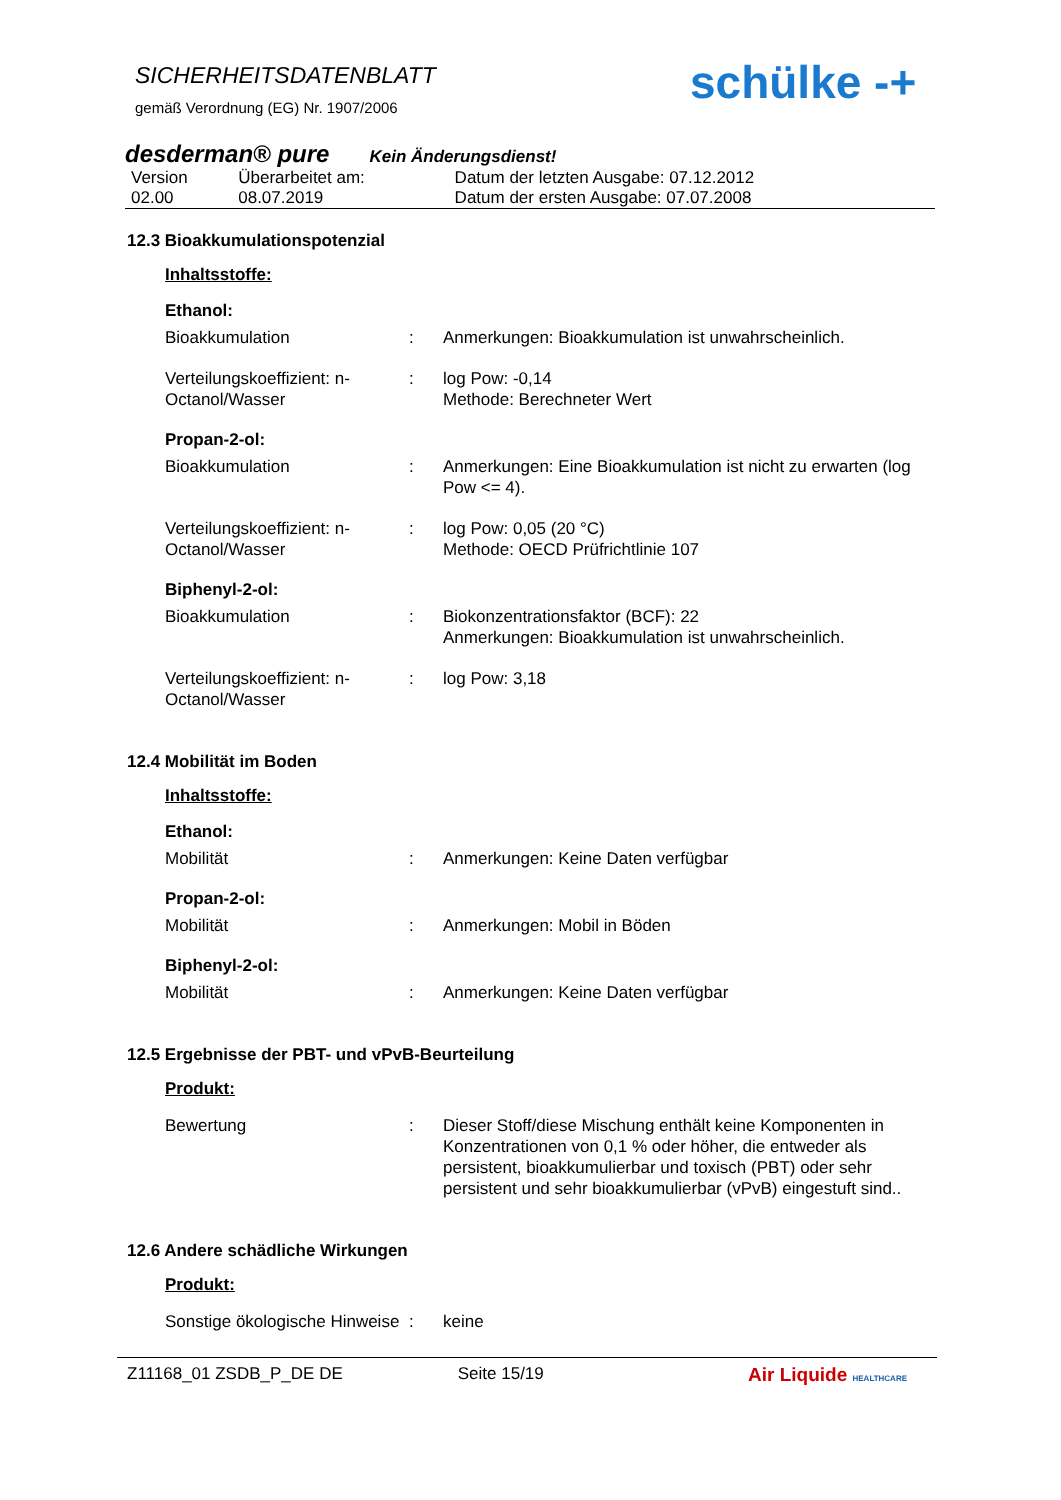SICHERHEITSDATENBLATT
gemäß Verordnung (EG) Nr. 1907/2006
schülke -+
desderman® pure Kein Änderungsdienst!
| Version 02.00 | Überarbeitet am: 08.07.2019 | Datum der letzten Ausgabe: 07.12.2012 Datum der ersten Ausgabe: 07.07.2008 |
12.3 Bioakkumulationspotenzial
Inhaltsstoffe:
Ethanol:
| Bioakkumulation | : | Anmerkungen: Bioakkumulation ist unwahrscheinlich. |
| Verteilungskoeffizient: n-Octanol/Wasser | : | log Pow: -0,14 Methode: Berechneter Wert |
Propan-2-ol:
| Bioakkumulation | : | Anmerkungen: Eine Bioakkumulation ist nicht zu erwarten (log Pow <= 4). |
| Verteilungskoeffizient: n-Octanol/Wasser | : | log Pow: 0,05 (20 °C) Methode: OECD Prüfrichtlinie 107 |
Biphenyl-2-ol:
| Bioakkumulation | : | Biokonzentrationsfaktor (BCF): 22 Anmerkungen: Bioakkumulation ist unwahrscheinlich. |
| Verteilungskoeffizient: n-Octanol/Wasser | : | log Pow: 3,18 |
12.4 Mobilität im Boden
Inhaltsstoffe:
Ethanol:
| Mobilität | : | Anmerkungen: Keine Daten verfügbar |
Propan-2-ol:
| Mobilität | : | Anmerkungen: Mobil in Böden |
Biphenyl-2-ol:
| Mobilität | : | Anmerkungen: Keine Daten verfügbar |
12.5 Ergebnisse der PBT- und vPvB-Beurteilung
Produkt:
| Bewertung | : | Dieser Stoff/diese Mischung enthält keine Komponenten in Konzentrationen von 0,1 % oder höher, die entweder als persistent, bioakkumulierbar und toxisch (PBT) oder sehr persistent und sehr bioakkumulierbar (vPvB) eingestuft sind.. |
12.6 Andere schädliche Wirkungen
Produkt:
| Sonstige ökologische Hinweise | : | keine |
Z11168_01 ZSDB_P_DE DE Seite 15/19 Air Liquide HEALTHCARE